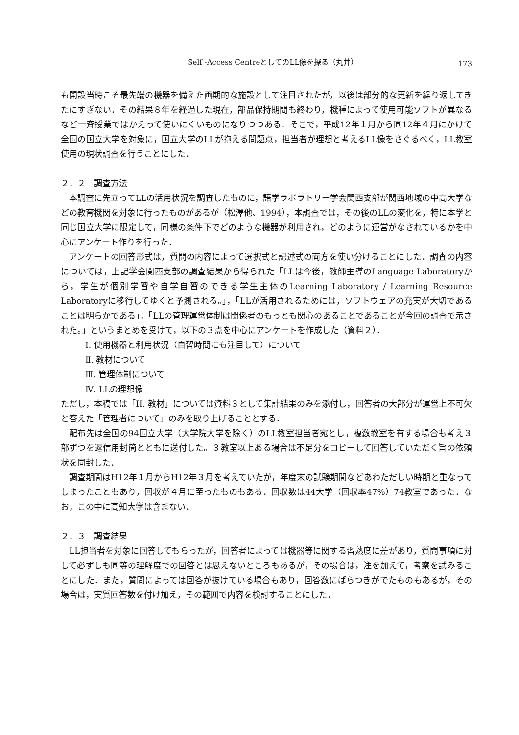Self -Access CentreとしてのLL像を探る（丸井） 173
も開設当時こそ最先端の機器を備えた画期的な施設として注目されたが，以後は部分的な更新を繰り返してきたにすぎない．その結果８年を経過した現在，部品保持期間も終わり，機種によって使用可能ソフトが異なるなど一斉授業ではかえって使いにくいものになりつつある．そこで，平成12年１月から同12年４月にかけて全国の国立大学を対象に，国立大学のLLが抱える問題点，担当者が理想と考えるLL像をさぐるべく，LL教室使用の現状調査を行うことにした．
２．２　調査方法
本調査に先立ってLLの活用状況を調査したものに，語学ラボラトリー学会関西支部が関西地域の中高大学などの教育機関を対象に行ったものがあるが（松澤他、1994），本調査では，その後のLLの変化を，特に本学と同じ国立大学に限定して，同様の条件下でどのような機器が利用され，どのように運営がなされているかを中心にアンケート作りを行った．
アンケートの回答形式は，質問の内容によって選択式と記述式の両方を使い分けることにした．調査の内容については，上記学会関西支部の調査結果から得られた「LLは今後，教師主導のLanguage Laboratoryから，学生が個別学習や自学自習のできる学生主体のLearning Laboratory / Learning Resource Laboratoryに移行してゆくと予測される。」，「LLが活用されるためには，ソフトウェアの充実が大切であることは明らかである」，「LLの管理運営体制は関係者のもっとも関心のあることであることが今回の調査で示された。」というまとめを受けて，以下の３点を中心にアンケートを作成した（資料２）．
Ⅰ. 使用機器と利用状況（自習時間にも注目して）について
Ⅱ. 教材について
Ⅲ. 管理体制について
Ⅳ. LLの理想像
ただし，本稿では「II. 教材」については資料３として集計結果のみを添付し，回答者の大部分が運営上不可欠と答えた「管理者について」のみを取り上げることとする．
配布先は全国の94国立大学（大学院大学を除く）のLL教室担当者宛とし，複数教室を有する場合も考え３部ずつを返信用封筒とともに送付した。３教室以上ある場合は不足分をコピーして回答していただく旨の依頼状を同封した．
調査期間はH12年１月からH12年３月を考えていたが，年度末の試験期間などあわただしい時期と重なってしまったこともあり，回収が４月に至ったものもある．回収数は44大学（回収率47%）74教室であった．なお，この中に高知大学は含まない．
２．３　調査結果
LL担当者を対象に回答してもらったが，回答者によっては機器等に関する習熟度に差があり，質問事項に対して必ずしも同等の理解度での回答とは思えないところもあるが，その場合は，注を加えて，考察を試みることにした．また，質問によっては回答が抜けている場合もあり，回答数にばらつきがでたものもあるが，その場合は，実質回答数を付け加え，その範囲で内容を検討することにした．